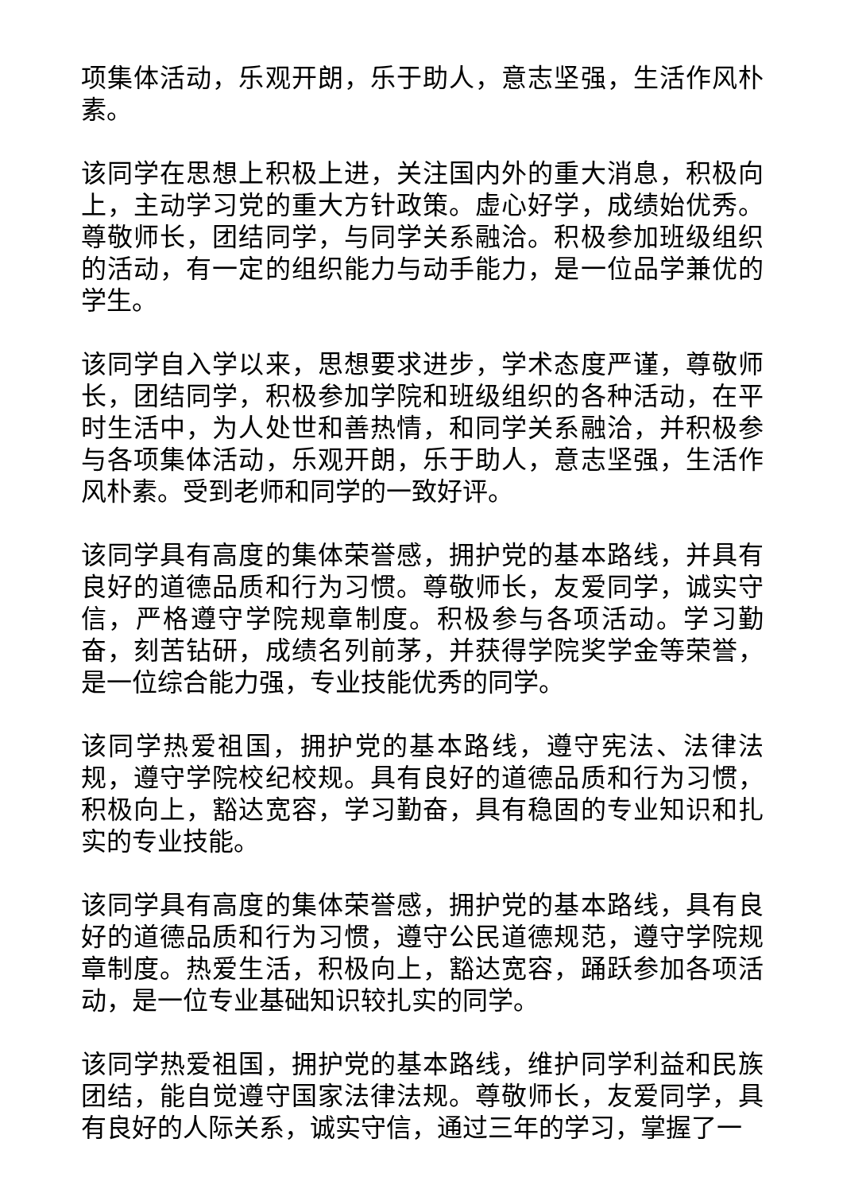项集体活动，乐观开朗，乐于助人，意志坚强，生活作风朴素。
该同学在思想上积极上进，关注国内外的重大消息，积极向上，主动学习党的重大方针政策。虚心好学，成绩始优秀。尊敬师长，团结同学，与同学关系融洽。积极参加班级组织的活动，有一定的组织能力与动手能力，是一位品学兼优的学生。
该同学自入学以来，思想要求进步，学术态度严谨，尊敬师长，团结同学，积极参加学院和班级组织的各种活动，在平时生活中，为人处世和善热情，和同学关系融洽，并积极参与各项集体活动，乐观开朗，乐于助人，意志坚强，生活作风朴素。受到老师和同学的一致好评。
该同学具有高度的集体荣誉感，拥护党的基本路线，并具有良好的道德品质和行为习惯。尊敬师长，友爱同学，诚实守信，严格遵守学院规章制度。积极参与各项活动。学习勤奋，刻苦钻研，成绩名列前茅，并获得学院奖学金等荣誉，是一位综合能力强，专业技能优秀的同学。
该同学热爱祖国，拥护党的基本路线，遵守宪法、法律法规，遵守学院校纪校规。具有良好的道德品质和行为习惯，积极向上，豁达宽容，学习勤奋，具有稳固的专业知识和扎实的专业技能。
该同学具有高度的集体荣誉感，拥护党的基本路线，具有良好的道德品质和行为习惯，遵守公民道德规范，遵守学院规章制度。热爱生活，积极向上，豁达宽容，踊跃参加各项活动，是一位专业基础知识较扎实的同学。
该同学热爱祖国，拥护党的基本路线，维护同学利益和民族团结，能自觉遵守国家法律法规。尊敬师长，友爱同学，具有良好的人际关系，诚实守信，通过三年的学习，掌握了一